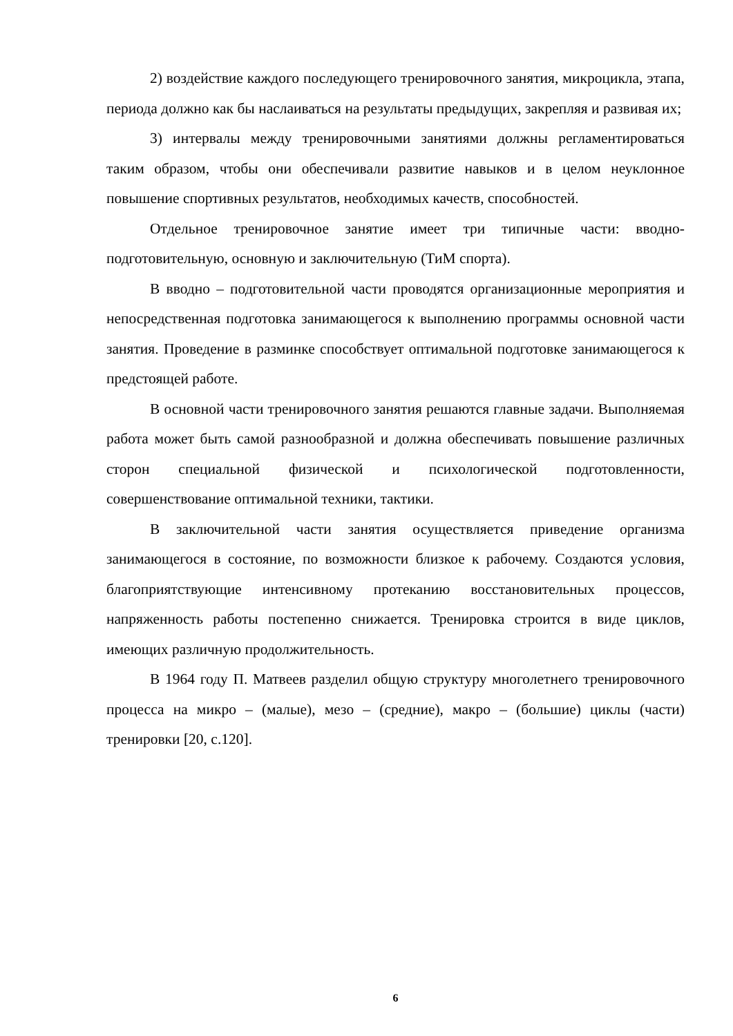2) воздействие каждого последующего тренировочного занятия, микроцикла, этапа, периода должно как бы наслаиваться на результаты предыдущих, закрепляя и развивая их;
3) интервалы между тренировочными занятиями должны регламентироваться таким образом, чтобы они обеспечивали развитие навыков и в целом неуклонное повышение спортивных результатов, необходимых качеств, способностей.
Отдельное тренировочное занятие имеет три типичные части: вводно-подготовительную, основную и заключительную (ТиМ спорта).
В вводно – подготовительной части проводятся организационные мероприятия и непосредственная подготовка занимающегося к выполнению программы основной части занятия. Проведение в разминке способствует оптимальной подготовке занимающегося к предстоящей работе.
В основной части тренировочного занятия решаются главные задачи. Выполняемая работа может быть самой разнообразной и должна обеспечивать повышение различных сторон специальной физической и психологической подготовленности, совершенствование оптимальной техники, тактики.
В заключительной части занятия осуществляется приведение организма занимающегося в состояние, по возможности близкое к рабочему. Создаются условия, благоприятствующие интенсивному протеканию восстановительных процессов, напряженность работы постепенно снижается. Тренировка строится в виде циклов, имеющих различную продолжительность.
В 1964 году П. Матвеев разделил общую структуру многолетнего тренировочного процесса на микро – (малые), мезо – (средние), макро – (большие) циклы (части) тренировки [20, с.120].
6